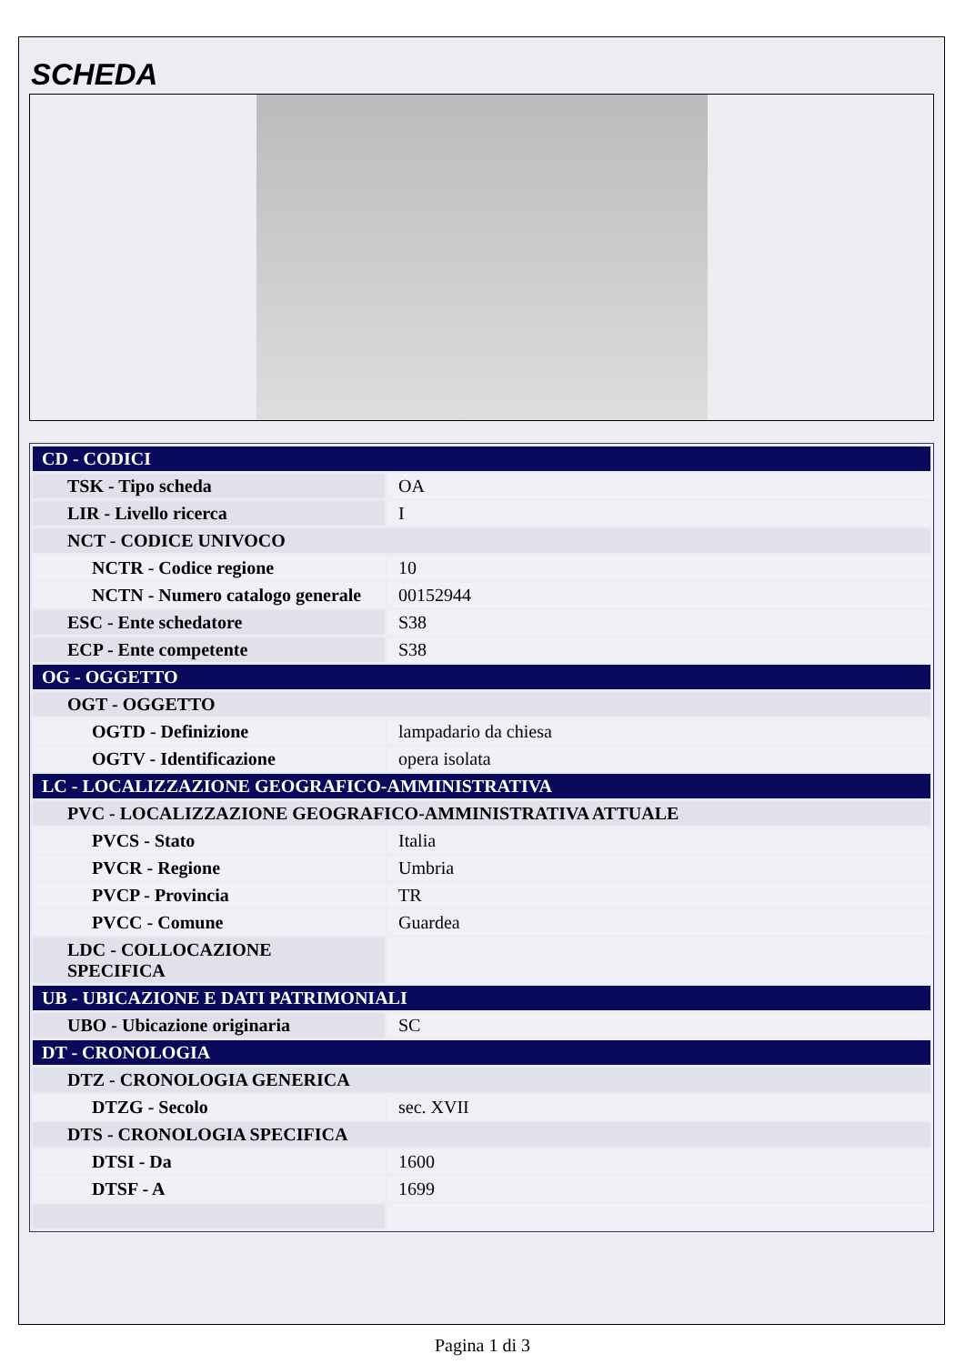SCHEDA
| CD - CODICI | |
| TSK - Tipo scheda | OA |
| LIR - Livello ricerca | I |
| NCT - CODICE UNIVOCO | |
| NCTR - Codice regione | 10 |
| NCTN - Numero catalogo generale | 00152944 |
| ESC - Ente schedatore | S38 |
| ECP - Ente competente | S38 |
| OG - OGGETTO | |
| OGT - OGGETTO | |
| OGTD - Definizione | lampadario da chiesa |
| OGTV - Identificazione | opera isolata |
| LC - LOCALIZZAZIONE GEOGRAFICO-AMMINISTRATIVA | |
| PVC - LOCALIZZAZIONE GEOGRAFICO-AMMINISTRATIVA ATTUALE | |
| PVCS - Stato | Italia |
| PVCR - Regione | Umbria |
| PVCP - Provincia | TR |
| PVCC - Comune | Guardea |
| LDC - COLLOCAZIONE SPECIFICA | |
| UB - UBICAZIONE E DATI PATRIMONIALI | |
| UBO - Ubicazione originaria | SC |
| DT - CRONOLOGIA | |
| DTZ - CRONOLOGIA GENERICA | |
| DTZG - Secolo | sec. XVII |
| DTS - CRONOLOGIA SPECIFICA | |
| DTSI - Da | 1600 |
| DTSF - A | 1699 |
Pagina 1 di 3